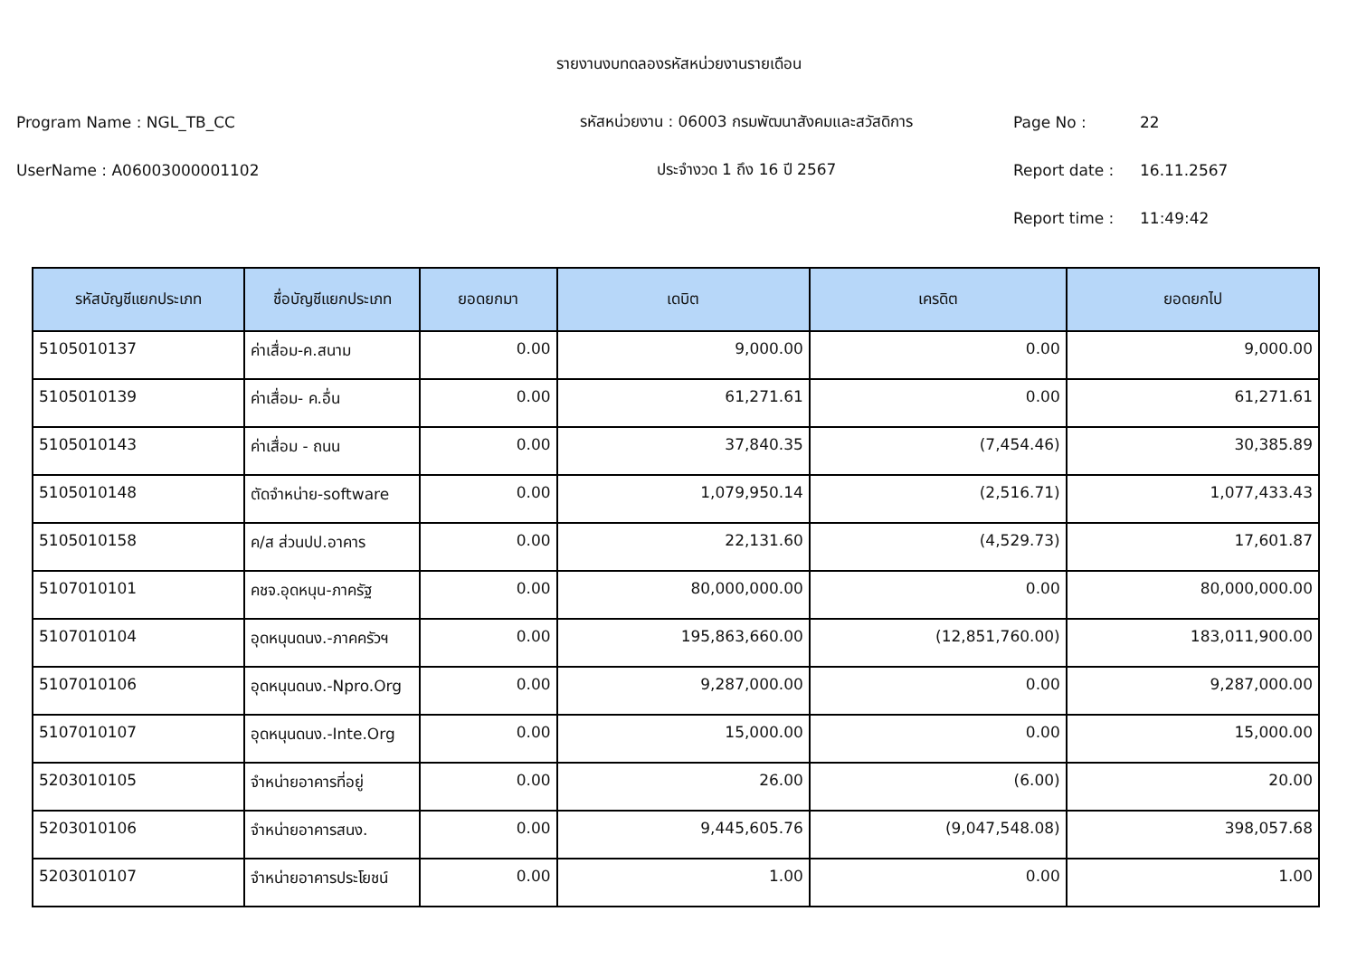รายงานงบทดลองรหัสหน่วยงานรายเดือน
Program Name : NGL_TB_CC รหัสหน่วยงาน : 06003 กรมพัฒนาสังคมและสวัสดิการ Page No : 22
UserName : A06003000001102 ประจำงวด 1 ถึง 16 ปี 2567 Report date : 16.11.2567
Report time : 11:49:42
| รหัสบัญชีแยกประเภท | ชื่อบัญชีแยกประเภท | ยอดยกมา | เดบิต | เครดิต | ยอดยกไป |
| --- | --- | --- | --- | --- | --- |
| 5105010137 | ค่าเสื่อม-ค.สนาม | 0.00 | 9,000.00 | 0.00 | 9,000.00 |
| 5105010139 | ค่าเสื่อม- ค.อื่น | 0.00 | 61,271.61 | 0.00 | 61,271.61 |
| 5105010143 | ค่าเสื่อม - ถนน | 0.00 | 37,840.35 | (7,454.46) | 30,385.89 |
| 5105010148 | ตัดจำหน่าย-software | 0.00 | 1,079,950.14 | (2,516.71) | 1,077,433.43 |
| 5105010158 | ค/ส ส่วนปป.อาคาร | 0.00 | 22,131.60 | (4,529.73) | 17,601.87 |
| 5107010101 | คชจ.อุดหนุน-ภาครัฐ | 0.00 | 80,000,000.00 | 0.00 | 80,000,000.00 |
| 5107010104 | อุดหนุนดนง.-ภาคครัวฯ | 0.00 | 195,863,660.00 | (12,851,760.00) | 183,011,900.00 |
| 5107010106 | อุดหนุนดนง.-Npro.Org | 0.00 | 9,287,000.00 | 0.00 | 9,287,000.00 |
| 5107010107 | อุดหนุนดนง.-Inte.Org | 0.00 | 15,000.00 | 0.00 | 15,000.00 |
| 5203010105 | จำหน่ายอาคารที่อยู่ | 0.00 | 26.00 | (6.00) | 20.00 |
| 5203010106 | จำหน่ายอาคารสนง. | 0.00 | 9,445,605.76 | (9,047,548.08) | 398,057.68 |
| 5203010107 | จำหน่ายอาคารประโยชน์ | 0.00 | 1.00 | 0.00 | 1.00 |